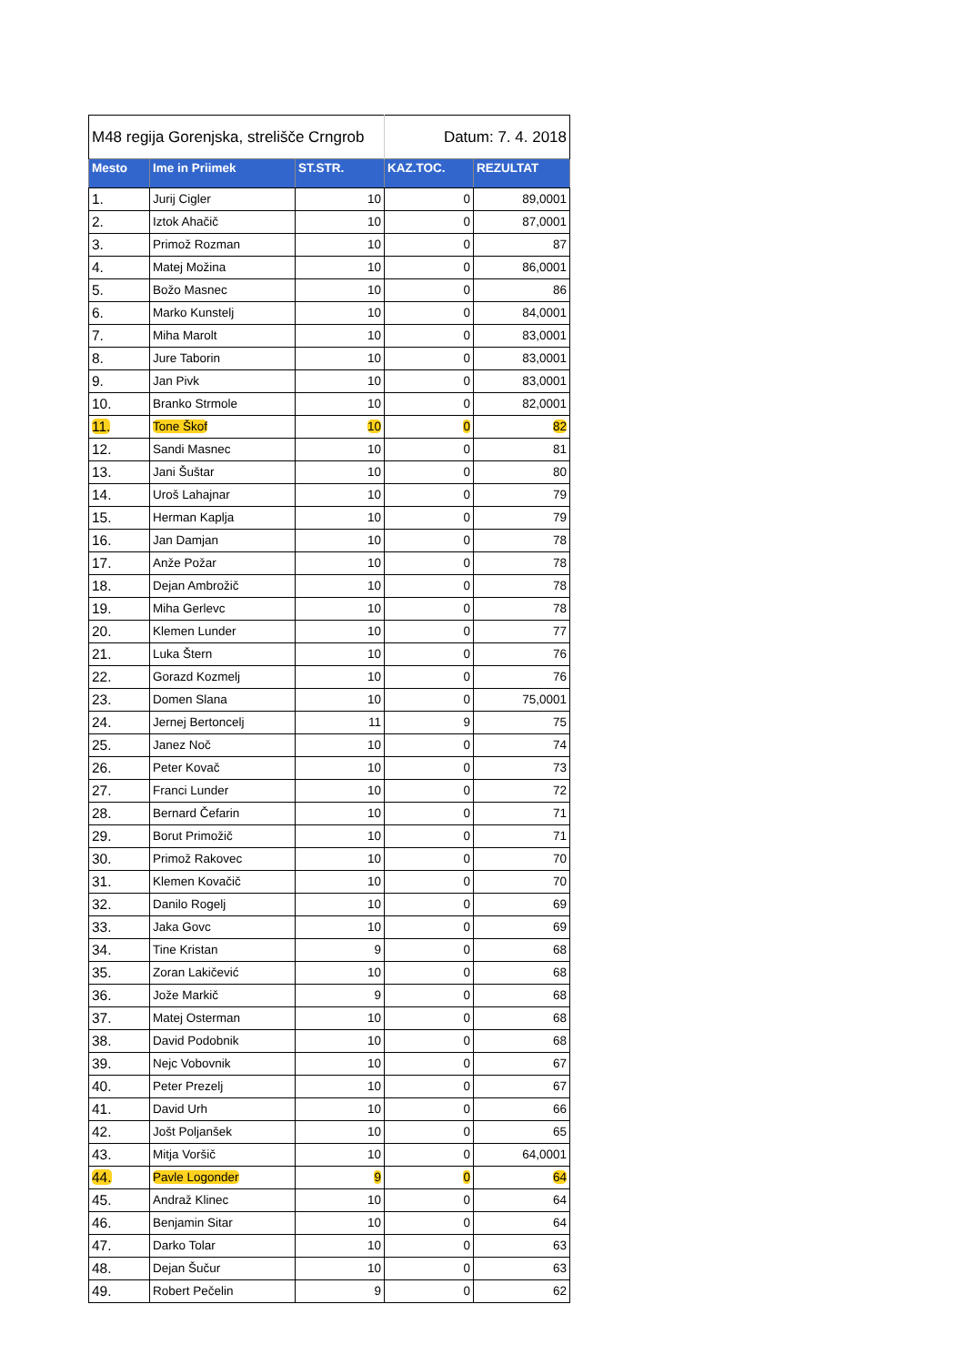| M48 regija Gorenjska, strelišče Crngrob | | | Datum: 7. 4. 2018 | |
| Mesto | Ime in Priimek | ST.STR. | KAZ.TOC. | REZULTAT |
| 1. | Jurij Cigler | 10 | 0 | 89,0001 |
| 2. | Iztok Ahačič | 10 | 0 | 87,0001 |
| 3. | Primož Rozman | 10 | 0 | 87 |
| 4. | Matej Možina | 10 | 0 | 86,0001 |
| 5. | Božo Masnec | 10 | 0 | 86 |
| 6. | Marko Kunstelj | 10 | 0 | 84,0001 |
| 7. | Miha Marolt | 10 | 0 | 83,0001 |
| 8. | Jure Taborin | 10 | 0 | 83,0001 |
| 9. | Jan Pivk | 10 | 0 | 83,0001 |
| 10. | Branko Strmole | 10 | 0 | 82,0001 |
| 11. | Tone Škof | 10 | 0 | 82 |
| 12. | Sandi Masnec | 10 | 0 | 81 |
| 13. | Jani Šuštar | 10 | 0 | 80 |
| 14. | Uroš Lahajnar | 10 | 0 | 79 |
| 15. | Herman Kaplja | 10 | 0 | 79 |
| 16. | Jan Damjan | 10 | 0 | 78 |
| 17. | Anže Požar | 10 | 0 | 78 |
| 18. | Dejan Ambrožič | 10 | 0 | 78 |
| 19. | Miha Gerlevc | 10 | 0 | 78 |
| 20. | Klemen Lunder | 10 | 0 | 77 |
| 21. | Luka Štern | 10 | 0 | 76 |
| 22. | Gorazd Kozmelj | 10 | 0 | 76 |
| 23. | Domen Slana | 10 | 0 | 75,0001 |
| 24. | Jernej Bertoncelj | 11 | 9 | 75 |
| 25. | Janez Noč | 10 | 0 | 74 |
| 26. | Peter Kovač | 10 | 0 | 73 |
| 27. | Franci Lunder | 10 | 0 | 72 |
| 28. | Bernard Čefarin | 10 | 0 | 71 |
| 29. | Borut Primožič | 10 | 0 | 71 |
| 30. | Primož Rakovec | 10 | 0 | 70 |
| 31. | Klemen Kovačič | 10 | 0 | 70 |
| 32. | Danilo Rogelj | 10 | 0 | 69 |
| 33. | Jaka Govc | 10 | 0 | 69 |
| 34. | Tine Kristan | 9 | 0 | 68 |
| 35. | Zoran Lakičević | 10 | 0 | 68 |
| 36. | Jože Markič | 9 | 0 | 68 |
| 37. | Matej Osterman | 10 | 0 | 68 |
| 38. | David Podobnik | 10 | 0 | 68 |
| 39. | Nejc Vobovnik | 10 | 0 | 67 |
| 40. | Peter Prezelj | 10 | 0 | 67 |
| 41. | David Urh | 10 | 0 | 66 |
| 42. | Jošt Poljanšek | 10 | 0 | 65 |
| 43. | Mitja Voršič | 10 | 0 | 64,0001 |
| 44. | Pavle Logonder | 9 | 0 | 64 |
| 45. | Andraž Klinec | 10 | 0 | 64 |
| 46. | Benjamin Sitar | 10 | 0 | 64 |
| 47. | Darko Tolar | 10 | 0 | 63 |
| 48. | Dejan Šučur | 10 | 0 | 63 |
| 49. | Robert Pečelin | 9 | 0 | 62 |